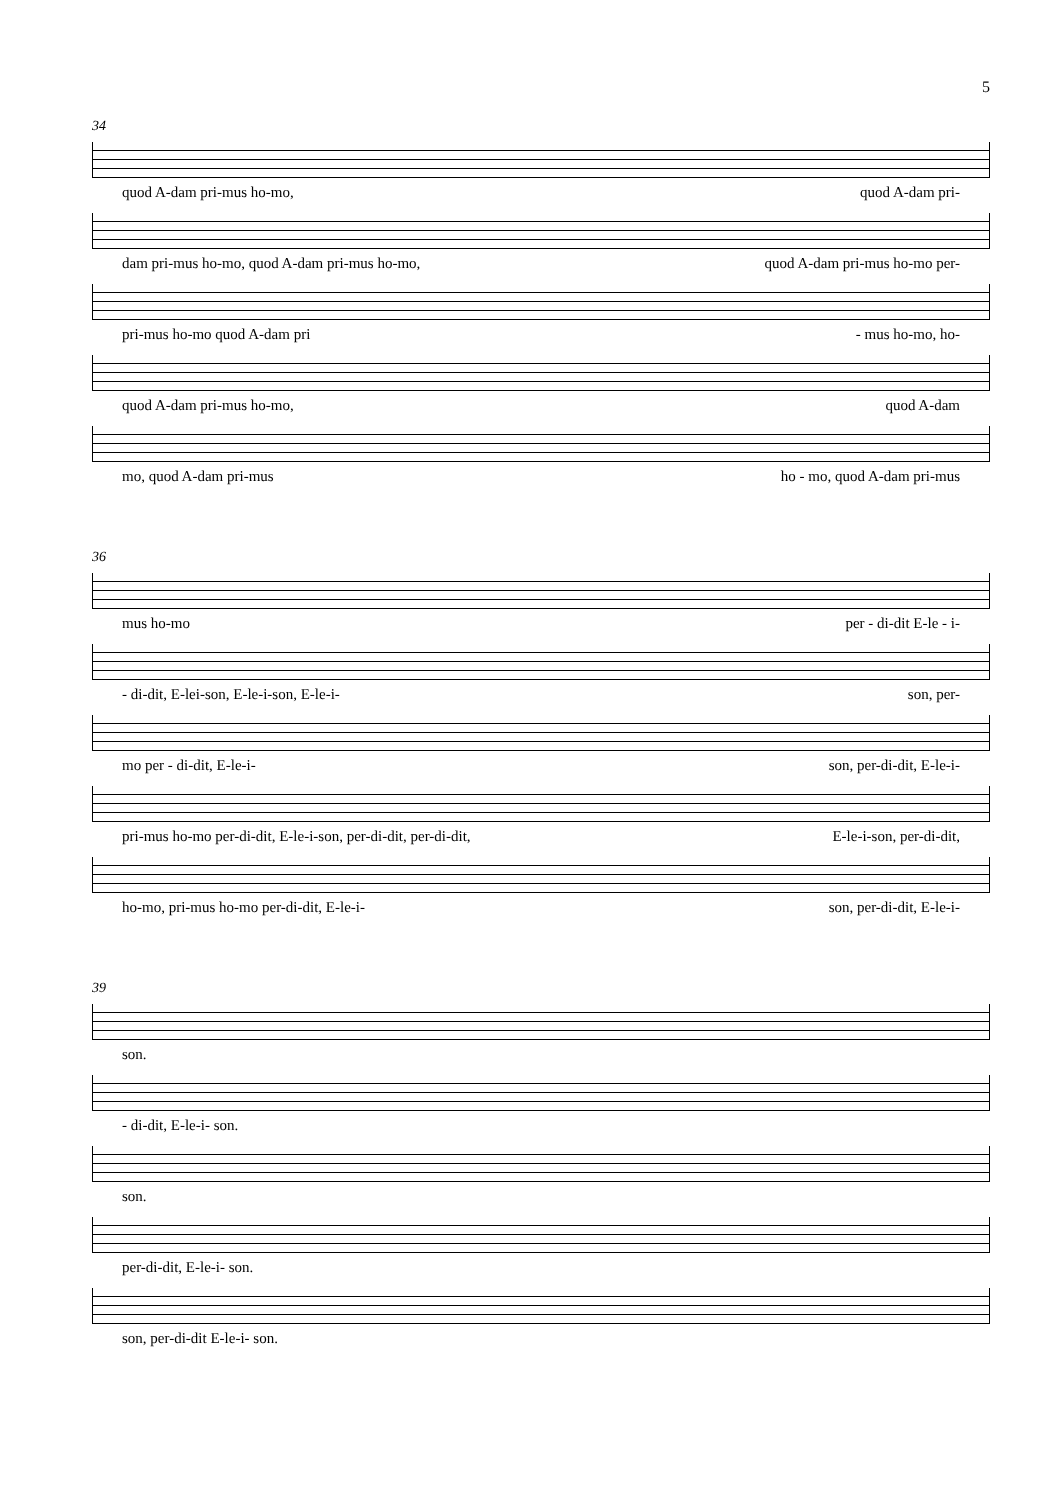5
34
quod A-dam pri-mus ho-mo, quod A-dam pri-
dam pri-mus ho-mo, quod A-dam pri-mus ho-mo, quod A-dam pri-mus ho-mo per-
pri-mus ho-mo quod A-dam pri - mus ho-mo, ho-
quod A-dam pri-mus ho-mo, quod A-dam
mo, quod A-dam pri-mus ho - mo, quod A-dam pri-mus
36
mus ho-mo per - di-dit E-le - i-
- di-dit, E-lei-son, E-le-i-son, E-le-i- son, per-
mo per - di-dit, E-le-i- son, per-di-dit, E-le-i-
pri-mus ho-mo per-di-dit, E-le-i-son, per-di-dit, per-di-dit, E-le-i-son, per-di-dit,
ho-mo, pri-mus ho-mo per-di-dit, E-le-i- son, per-di-dit, E-le-i-
39
son.
- di-dit, E-le-i- son.
son.
per-di-dit, E-le-i- son.
son, per-di-dit E-le-i- son.